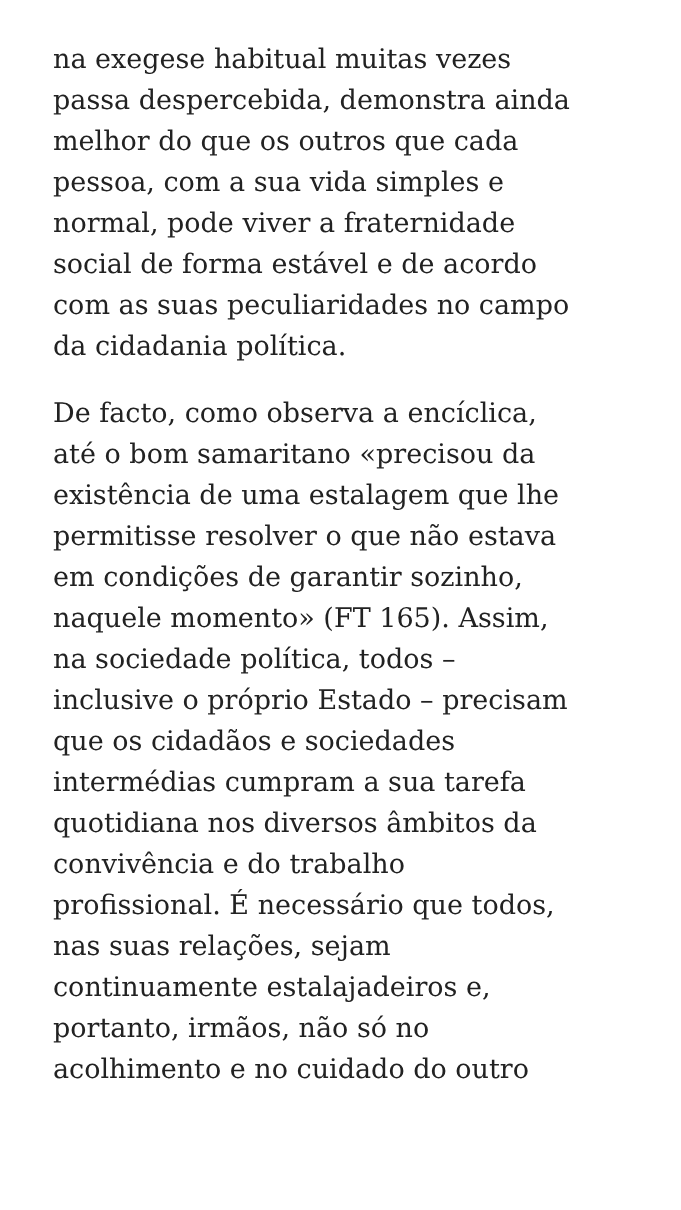na exegese habitual muitas vezes
passa despercebida, demonstra ainda
melhor do que os outros que cada
pessoa, com a sua vida simples e
normal, pode viver a fraternidade
social de forma estável e de acordo
com as suas peculiaridades no campo
da cidadania política.
De facto, como observa a encíclica,
até o bom samaritano «precisou da
existência de uma estalagem que lhe
permitisse resolver o que não estava
em condições de garantir sozinho,
naquele momento» (FT 165). Assim,
na sociedade política, todos –
inclusive o próprio Estado – precisam
que os cidadãos e sociedades
intermédias cumpram a sua tarefa
quotidiana nos diversos âmbitos da
convivência e do trabalho
profissional. É necessário que todos,
nas suas relações, sejam
continuamente estalajadeiros e,
portanto, irmãos, não só no
acolhimento e no cuidado do outro